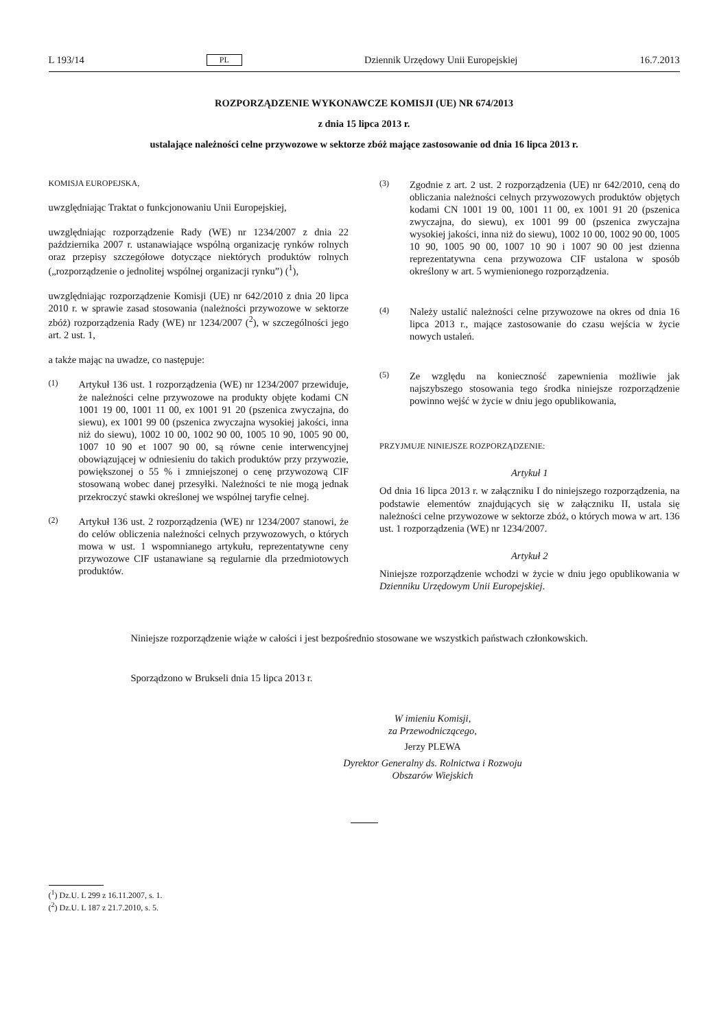L 193/14 PL Dziennik Urzędowy Unii Europejskiej 16.7.2013
ROZPORZĄDZENIE WYKONAWCZE KOMISJI (UE) NR 674/2013
z dnia 15 lipca 2013 r.
ustalające należności celne przywozowe w sektorze zbóż mające zastosowanie od dnia 16 lipca 2013 r.
KOMISJA EUROPEJSKA,
uwzględniając Traktat o funkcjonowaniu Unii Europejskiej,
uwzględniając rozporządzenie Rady (WE) nr 1234/2007 z dnia 22 października 2007 r. ustanawiające wspólną organizację rynków rolnych oraz przepisy szczegółowe dotyczące niektórych produktów rolnych („rozporządzenie o jednolitej wspólnej organizacji rynku”) (<sup>1</sup>),
uwzględniając rozporządzenie Komisji (UE) nr 642/2010 z dnia 20 lipca 2010 r. w sprawie zasad stosowania (należności przywozowe w sektorze zbóż) rozporządzenia Rady (WE) nr 1234/2007 (<sup>2</sup>), w szczególności jego art. 2 ust. 1,
a także mając na uwadze, co następuje:
(1) Artykuł 136 ust. 1 rozporządzenia (WE) nr 1234/2007 przewiduje, że należności celne przywozowe na produkty objęte kodami CN 1001 19 00, 1001 11 00, ex 1001 91 20 (pszenica zwyczajna, do siewu), ex 1001 99 00 (pszenica zwyczajna wysokiej jakości, inna niż do siewu), 1002 10 00, 1002 90 00, 1005 10 90, 1005 90 00, 1007 10 90 et 1007 90 00, są równe cenie interwencyjnej obowiązującej w odniesieniu do takich produktów przy przywozie, powiększonej o 55 % i zmniejszonej o cenę przywozową CIF stosowaną wobec danej przesyłki. Należności te nie mogą jednak przekroczyć stawki określonej we wspólnej taryfie celnej.
(2) Artykuł 136 ust. 2 rozporządzenia (WE) nr 1234/2007 stanowi, że do celów obliczenia należności celnych przywozowych, o których mowa w ust. 1 wspomnianego artykułu, reprezentatywne ceny przywozowe CIF ustanawiane są regularnie dla przedmiotowych produktów.
(3) Zgodnie z art. 2 ust. 2 rozporządzenia (UE) nr 642/2010, ceną do obliczania należności celnych przywozowych produktów objętych kodami CN 1001 19 00, 1001 11 00, ex 1001 91 20 (pszenica zwyczajna, do siewu), ex 1001 99 00 (pszenica zwyczajna wysokiej jakości, inna niż do siewu), 1002 10 00, 1002 90 00, 1005 10 90, 1005 90 00, 1007 10 90 i 1007 90 00 jest dzienna reprezentatywna cena przywozowa CIF ustalona w sposób określony w art. 5 wymienionego rozporządzenia.
(4) Należy ustalić należności celne przywozowe na okres od dnia 16 lipca 2013 r., mające zastosowanie do czasu wejścia w życie nowych ustaleń.
(5) Ze względu na konieczność zapewnienia możliwie jak najszybszego stosowania tego środka niniejsze rozporządzenie powinno wejść w życie w dniu jego opublikowania,
PRZYJMUJE NINIEJSZE ROZPORZĄDZENIE:
Artykuł 1
Od dnia 16 lipca 2013 r. w załączniku I do niniejszego rozporządzenia, na podstawie elementów znajdujących się w załączniku II, ustala się należności celne przywozowe w sektorze zbóż, o których mowa w art. 136 ust. 1 rozporządzenia (WE) nr 1234/2007.
Artykuł 2
Niniejsze rozporządzenie wchodzi w życie w dniu jego opublikowania w Dzienniku Urzędowym Unii Europejskiej.
Niniejsze rozporządzenie wiąże w całości i jest bezpośrednio stosowane we wszystkich państwach członkowskich.
Sporządzono w Brukseli dnia 15 lipca 2013 r.
W imieniu Komisji,
za Przewodniczącego,
Jerzy PLEWA
Dyrektor Generalny ds. Rolnictwa i Rozwoju Obszarów Wiejskich
(<sup>1</sup>) Dz.U. L 299 z 16.11.2007, s. 1.
(<sup>2</sup>) Dz.U. L 187 z 21.7.2010, s. 5.